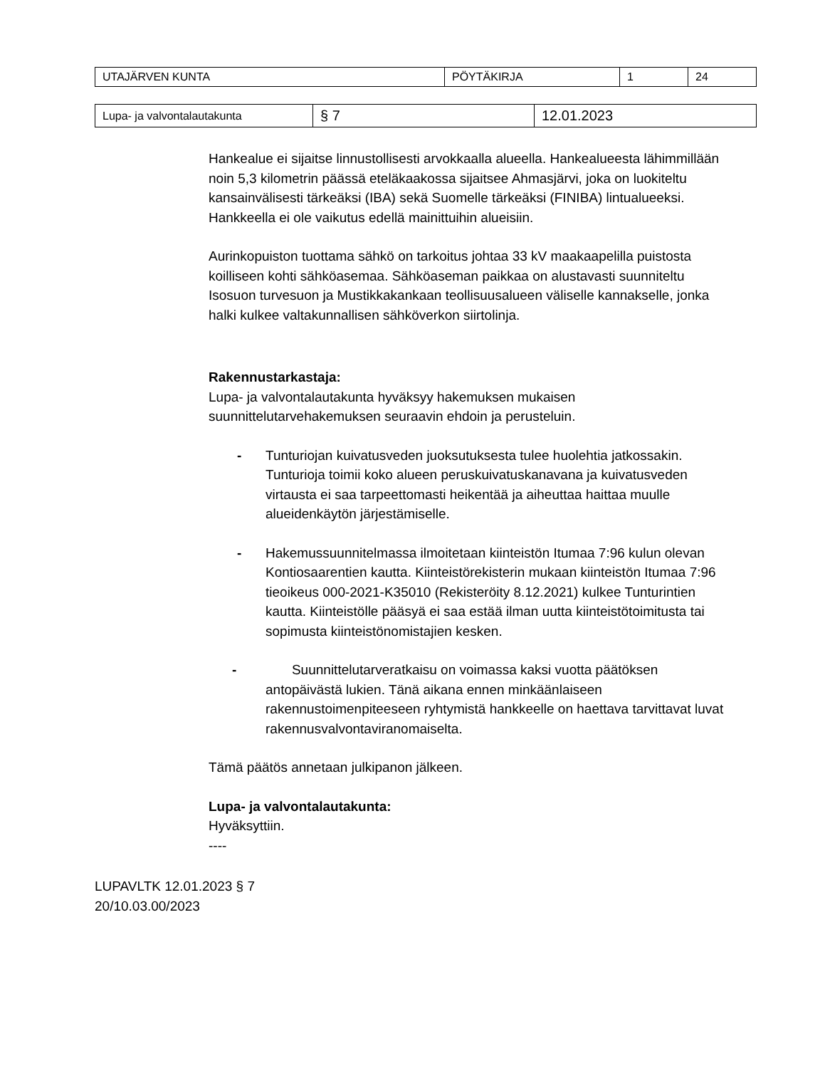| UTAJÄRVEN KUNTA | PÖYTÄKIRJA | 1 | 24 |
| Lupa- ja valvontalautakunta | § 7 | 12.01.2023 |
Hankealue ei sijaitse linnustollisesti arvokkaalla alueella. Hankealueesta lähimmillään noin 5,3 kilometrin päässä eteläkaakossa sijaitsee Ahmasjärvi, joka on luokiteltu kansainvälisesti tärkeäksi (IBA) sekä Suomelle tärkeäksi (FINIBA) lintualueeksi. Hankkeella ei ole vaikutus edellä mainittuihin alueisiin.
Aurinkopuiston tuottama sähkö on tarkoitus johtaa 33 kV maakaapelilla puistosta koilliseen kohti sähköasemaa. Sähköaseman paikkaa on alustavasti suunniteltu Isosuon turvesuon ja Mustikkakankaan teollisuusalueen väliselle kannakselle, jonka halki kulkee valtakunnallisen sähköverkon siirtolinja.
Rakennustarkastaja:
Lupa- ja valvontalautakunta hyväksyy hakemuksen mukaisen suunnittelutarvehakemuksen seuraavin ehdoin ja perusteluin.
- Tunturiojan kuivatusveden juoksutuksesta tulee huolehtia jatkossakin. Tunturioja toimii koko alueen peruskuivatuskanavana ja kuivatusveden virtausta ei saa tarpeettomasti heikentää ja aiheuttaa haittaa muulle alueidenkäytön järjestämiselle.
- Hakemussuunnitelmassa ilmoitetaan kiinteistön Itumaa 7:96 kulun olevan Kontiosaarentien kautta. Kiinteistörekisterin mukaan kiinteistön Itumaa 7:96 tieoikeus 000-2021-K35010 (Rekisteröity 8.12.2021) kulkee Tunturintien kautta. Kiinteistölle pääsyä ei saa estää ilman uutta kiinteistötoimitusta tai sopimusta kiinteistönomistajien kesken.
- Suunnittelutarveratkaisu on voimassa kaksi vuotta päätöksen antopäivästä lukien. Tänä aikana ennen minkäänlaiseen rakennustoimenpiteeseen ryhtymistä hankkeelle on haettava tarvittavat luvat rakennusvalvontaviranomaiselta.
Tämä päätös annetaan julkipanon jälkeen.
Lupa- ja valvontalautakunta:
Hyväksyttiin.
----
LUPAVLTK 12.01.2023 § 7
20/10.03.00/2023